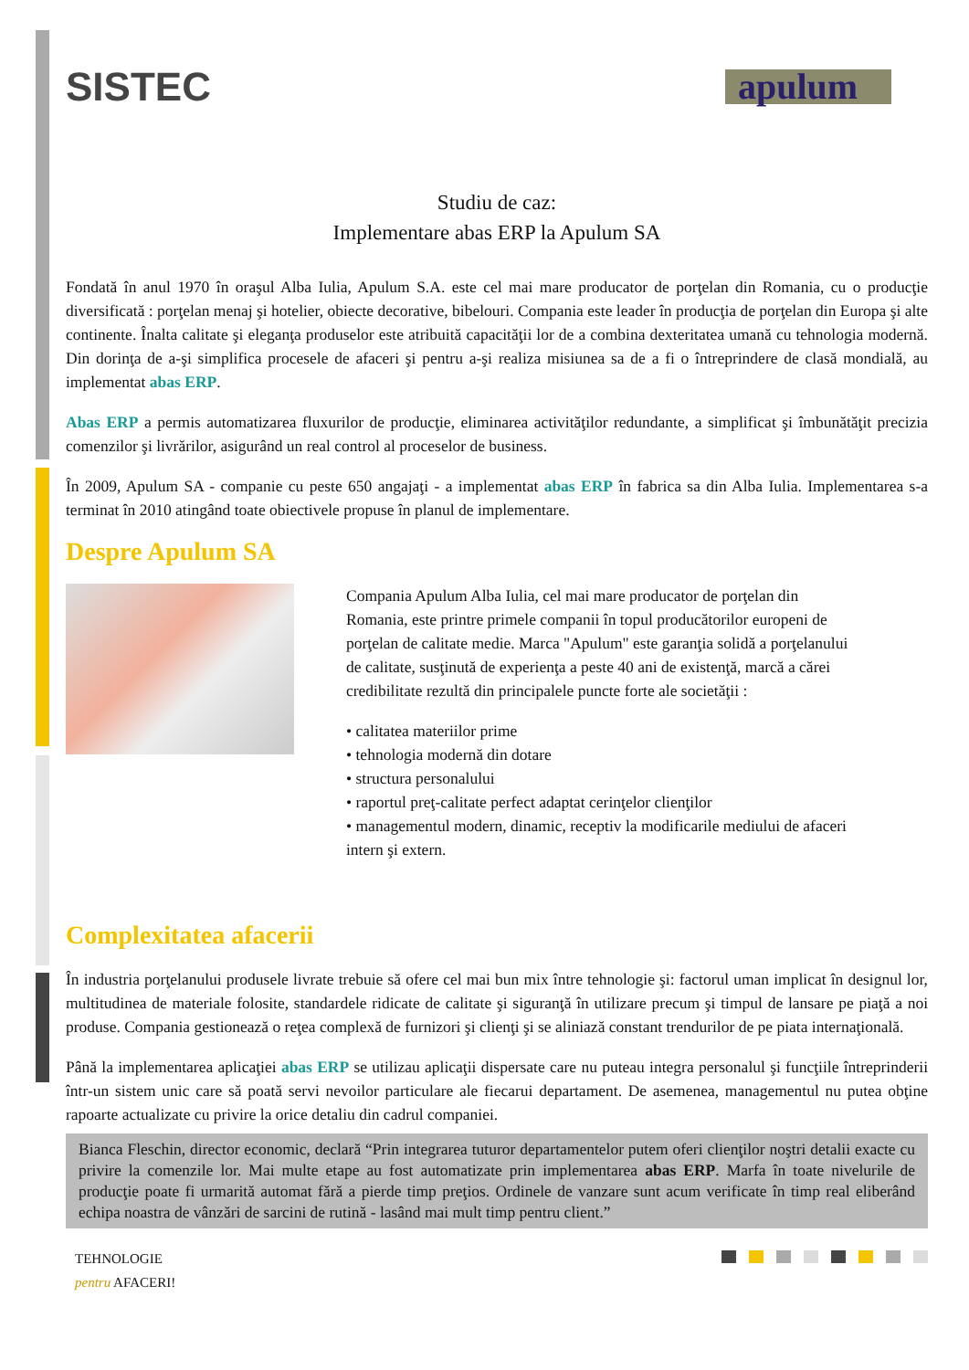SISTEC
apulum
Studiu de caz:
Implementare abas ERP la Apulum SA
Fondată în anul 1970 în oraşul Alba Iulia, Apulum S.A. este cel mai mare producator de porţelan din Romania, cu o producţie diversificată : porţelan menaj şi hotelier, obiecte decorative, bibelouri. Compania este leader în producţia de porţelan din Europa şi alte continente. Înalta calitate şi eleganţa produselor este atribuită capacităţii lor de a combina dexteritatea umană cu tehnologia modernă. Din dorinţa de a-şi simplifica procesele de afaceri şi pentru a-şi realiza misiunea sa de a fi o întreprindere de clasă mondială, au implementat abas ERP.
Abas ERP a permis automatizarea fluxurilor de producţie, eliminarea activităţilor redundante, a simplificat şi îmbunătăţit precizia comenzilor şi livrărilor, asigurând un real control al proceselor de business.
În 2009, Apulum SA - companie cu peste 650 angajaţi - a implementat abas ERP în fabrica sa din Alba Iulia. Implementarea s-a terminat în 2010 atingând toate obiectivele propuse în planul de implementare.
Despre Apulum SA
Compania Apulum Alba Iulia, cel mai mare producator de porţelan din Romania, este printre primele companii în topul producătorilor europeni de porţelan de calitate medie. Marca "Apulum" este garanţia solidă a porţelanului de calitate, susţinută de experienţa a peste 40 ani de existenţă, marcă a cărei credibilitate rezultă din principalele puncte forte ale societăţii :
• calitatea materiilor prime
• tehnologia modernă din dotare
• structura personalului
• raportul preţ-calitate perfect adaptat cerinţelor clienţilor
• managementul modern, dinamic, receptiv la modificarile mediului de afaceri intern şi extern.
Complexitatea afacerii
În industria porţelanului produsele livrate trebuie să ofere cel mai bun mix între tehnologie şi: factorul uman implicat în designul lor, multitudinea de materiale folosite, standardele ridicate de calitate şi siguranţă în utilizare precum şi timpul de lansare pe piaţă a noi produse. Compania gestionează o reţea complexă de furnizori şi clienţi şi se aliniază constant trendurilor de pe piata internaţională.
Până la implementarea aplicaţiei abas ERP se utilizau aplicaţii dispersate care nu puteau integra personalul şi funcţiile întreprinderii într-un sistem unic care să poată servi nevoilor particulare ale fiecarui departament. De asemenea, managementul nu putea obţine rapoarte actualizate cu privire la orice detaliu din cadrul companiei.
Bianca Fleschin, director economic, declară “Prin integrarea tuturor departamentelor putem oferi clienţilor noştri detalii exacte cu privire la comenzile lor. Mai multe etape au fost automatizate prin implementarea abas ERP. Marfa în toate nivelurile de producţie poate fi urmarită automat fără a pierde timp preţios. Ordinele de vanzare sunt acum verificate în timp real eliberând echipa noastra de vânzări de sarcini de rutină - lasând mai mult timp pentru client.”
TEHNOLOGIE
pentru AFACERI!